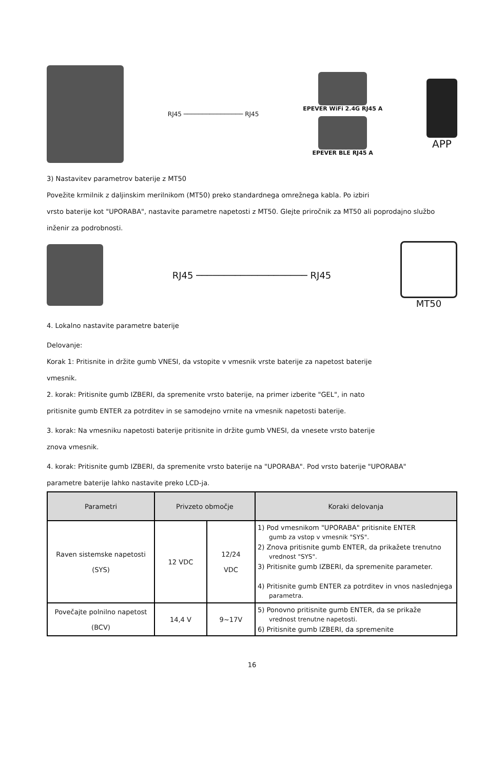RJ45 ──────────────── RJ45
EPEVER WiFi 2.4G RJ45 A
EPEVER BLE RJ45 A
APP
3) Nastavitev parametrov baterije z MT50
Povežite krmilnik z daljinskim merilnikom (MT50) preko standardnega omrežnega kabla. Po izbiri
vrsto baterije kot "UPORABA", nastavite parametre napetosti z MT50. Glejte priročnik za MT50 ali poprodajno službo
inženir za podrobnosti.
RJ45 ──────────────────── RJ45 MT50
4. Lokalno nastavite parametre baterije
Delovanje:
Korak 1: Pritisnite in držite gumb VNESI, da vstopite v vmesnik vrste baterije za napetost baterije
vmesnik.
2. korak: Pritisnite gumb IZBERI, da spremenite vrsto baterije, na primer izberite "GEL", in nato
pritisnite gumb ENTER za potrditev in se samodejno vrnite na vmesnik napetosti baterije.
3. korak: Na vmesniku napetosti baterije pritisnite in držite gumb VNESI, da vnesete vrsto baterije
znova vmesnik.
4. korak: Pritisnite gumb IZBERI, da spremenite vrsto baterije na "UPORABA". Pod vrsto baterije "UPORABA"
parametre baterije lahko nastavite preko LCD-ja.
| Parametri | Privzeto območje | | Koraki delovanja |
| --- | --- | --- | --- |
| Raven sistemske napetosti (SYS) | 12 VDC | 12/24 VDC | 1) Pod vmesnikom "UPORABA" pritisnite ENTER gumb za vstop v vmesnik "SYS". 2) Znova pritisnite gumb ENTER, da prikažete trenutno vrednost "SYS". 3) Pritisnite gumb IZBERI, da spremenite parameter. 4) Pritisnite gumb ENTER za potrditev in vnos naslednjega parametra. |
| Povečajte polnilno napetost (BCV) | 14,4 V | 9~17V | 5) Ponovno pritisnite gumb ENTER, da se prikaže vrednost trenutne napetosti. 6) Pritisnite gumb IZBERI, da spremenite |
16